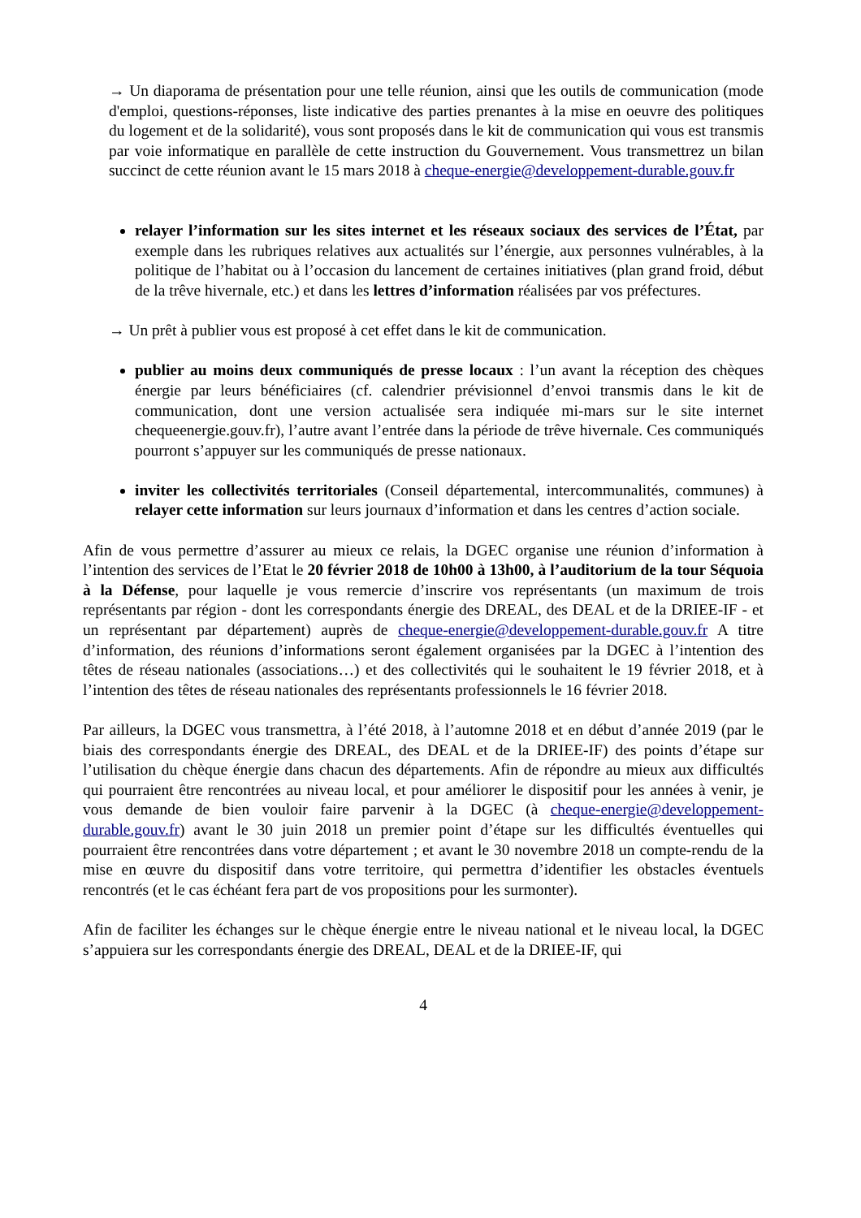→ Un diaporama de présentation pour une telle réunion, ainsi que les outils de communication (mode d'emploi, questions-réponses, liste indicative des parties prenantes à la mise en oeuvre des politiques du logement et de la solidarité), vous sont proposés dans le kit de communication qui vous est transmis par voie informatique en parallèle de cette instruction du Gouvernement. Vous transmettrez un bilan succinct de cette réunion avant le 15 mars 2018 à cheque-energie@developpement-durable.gouv.fr
relayer l’information sur les sites internet et les réseaux sociaux des services de l’État, par exemple dans les rubriques relatives aux actualités sur l’énergie, aux personnes vulnérables, à la politique de l’habitat ou à l’occasion du lancement de certaines initiatives (plan grand froid, début de la trêve hivernale, etc.) et dans les lettres d’information réalisées par vos préfectures.
→ Un prêt à publier vous est proposé à cet effet dans le kit de communication.
publier au moins deux communiqués de presse locaux : l’un avant la réception des chèques énergie par leurs bénéficiaires (cf. calendrier prévisionnel d’envoi transmis dans le kit de communication, dont une version actualisée sera indiquée mi-mars sur le site internet chequeenergie.gouv.fr), l’autre avant l’entrée dans la période de trêve hivernale. Ces communiqués pourront s’appuyer sur les communiqués de presse nationaux.
inviter les collectivités territoriales (Conseil départemental, intercommunalités, communes) à relayer cette information sur leurs journaux d’information et dans les centres d’action sociale.
Afin de vous permettre d’assurer au mieux ce relais, la DGEC organise une réunion d’information à l’intention des services de l’Etat le 20 février 2018 de 10h00 à 13h00, à l’auditorium de la tour Séquoia à la Défense, pour laquelle je vous remercie d’inscrire vos représentants (un maximum de trois représentants par région - dont les correspondants énergie des DREAL, des DEAL et de la DRIEE-IF - et un représentant par département) auprès de cheque-energie@developpement-durable.gouv.fr A titre d’information, des réunions d’informations seront également organisées par la DGEC à l’intention des têtes de réseau nationales (associations…) et des collectivités qui le souhaitent le 19 février 2018, et à l’intention des têtes de réseau nationales des représentants professionnels le 16 février 2018.
Par ailleurs, la DGEC vous transmettra, à l’été 2018, à l’automne 2018 et en début d’année 2019 (par le biais des correspondants énergie des DREAL, des DEAL et de la DRIEE-IF) des points d’étape sur l’utilisation du chèque énergie dans chacun des départements. Afin de répondre au mieux aux difficultés qui pourraient être rencontrées au niveau local, et pour améliorer le dispositif pour les années à venir, je vous demande de bien vouloir faire parvenir à la DGEC (à cheque-energie@developpement-durable.gouv.fr) avant le 30 juin 2018 un premier point d’étape sur les difficultés éventuelles qui pourraient être rencontrées dans votre département ; et avant le 30 novembre 2018 un compte-rendu de la mise en œuvre du dispositif dans votre territoire, qui permettra d’identifier les obstacles éventuels rencontrés (et le cas échéant fera part de vos propositions pour les surmonter).
Afin de faciliter les échanges sur le chèque énergie entre le niveau national et le niveau local, la DGEC s’appuiera sur les correspondants énergie des DREAL, DEAL et de la DRIEE-IF, qui
4